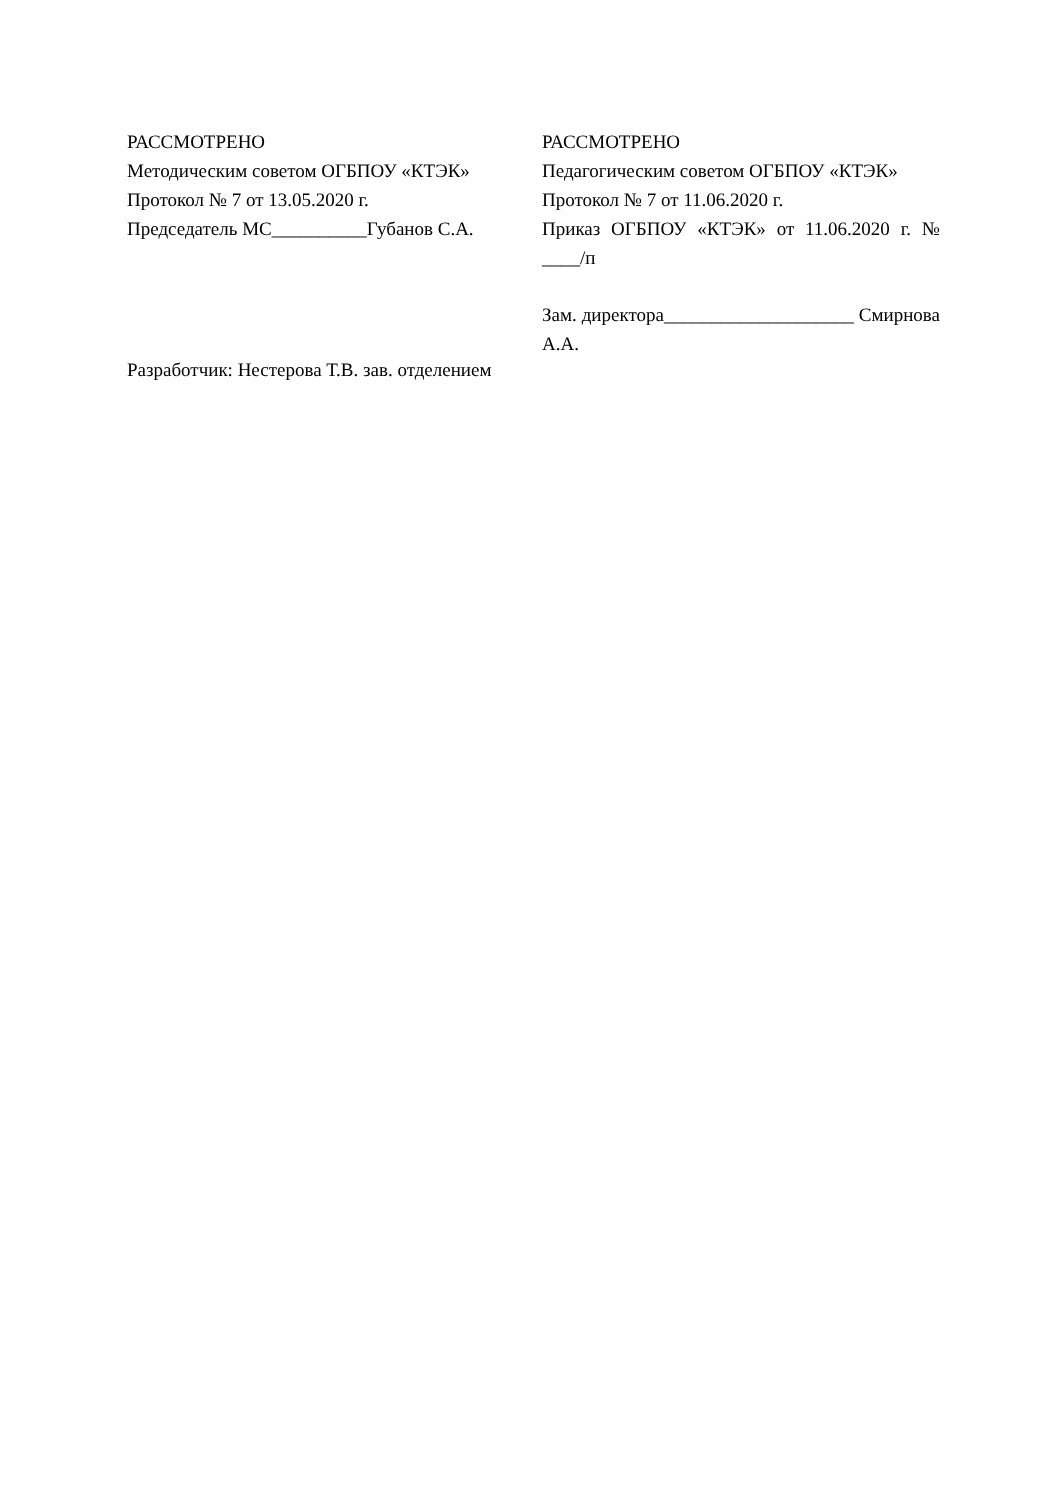РАССМОТРЕНО
Методическим советом ОГБПОУ «КТЭК»
Протокол № 7 от 13.05.2020 г.
Председатель МС__________Губанов С.А.
Разработчик: Нестерова Т.В. зав. отделением
РАССМОТРЕНО
Педагогическим советом ОГБПОУ «КТЭК»
Протокол № 7 от 11.06.2020 г.
Приказ ОГБПОУ «КТЭК» от 11.06.2020 г. № ____/п
Зам. директора____________________ Смирнова А.А.